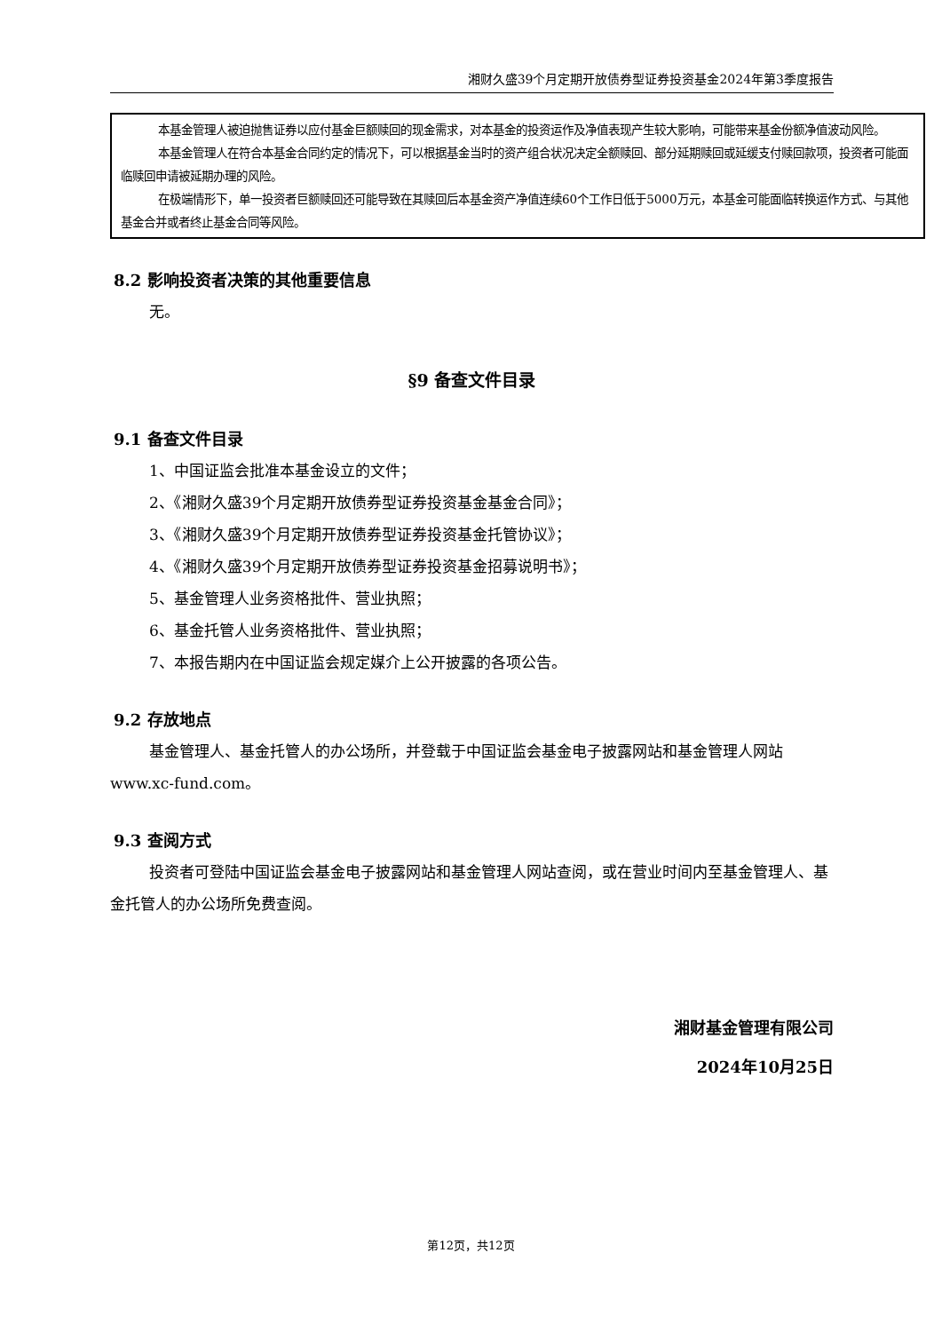湘财久盛39个月定期开放债券型证券投资基金2024年第3季度报告
本基金管理人被迫抛售证券以应付基金巨额赎回的现金需求，对本基金的投资运作及净值表现产生较大影响，可能带来基金份额净值波动风险。
本基金管理人在符合本基金合同约定的情况下，可以根据基金当时的资产组合状况决定全额赎回、部分延期赎回或延缓支付赎回款项，投资者可能面临赎回申请被延期办理的风险。
在极端情形下，单一投资者巨额赎回还可能导致在其赎回后本基金资产净值连续60个工作日低于5000万元，本基金可能面临转换运作方式、与其他基金合并或者终止基金合同等风险。
8.2 影响投资者决策的其他重要信息
无。
§9 备查文件目录
9.1 备查文件目录
1、中国证监会批准本基金设立的文件；
2、《湘财久盛39个月定期开放债券型证券投资基金基金合同》；
3、《湘财久盛39个月定期开放债券型证券投资基金托管协议》；
4、《湘财久盛39个月定期开放债券型证券投资基金招募说明书》；
5、基金管理人业务资格批件、营业执照；
6、基金托管人业务资格批件、营业执照；
7、本报告期内在中国证监会规定媒介上公开披露的各项公告。
9.2 存放地点
基金管理人、基金托管人的办公场所，并登载于中国证监会基金电子披露网站和基金管理人网站www.xc-fund.com。
9.3 查阅方式
投资者可登陆中国证监会基金电子披露网站和基金管理人网站查阅，或在营业时间内至基金管理人、基金托管人的办公场所免费查阅。
湘财基金管理有限公司
2024年10月25日
第12页，共12页